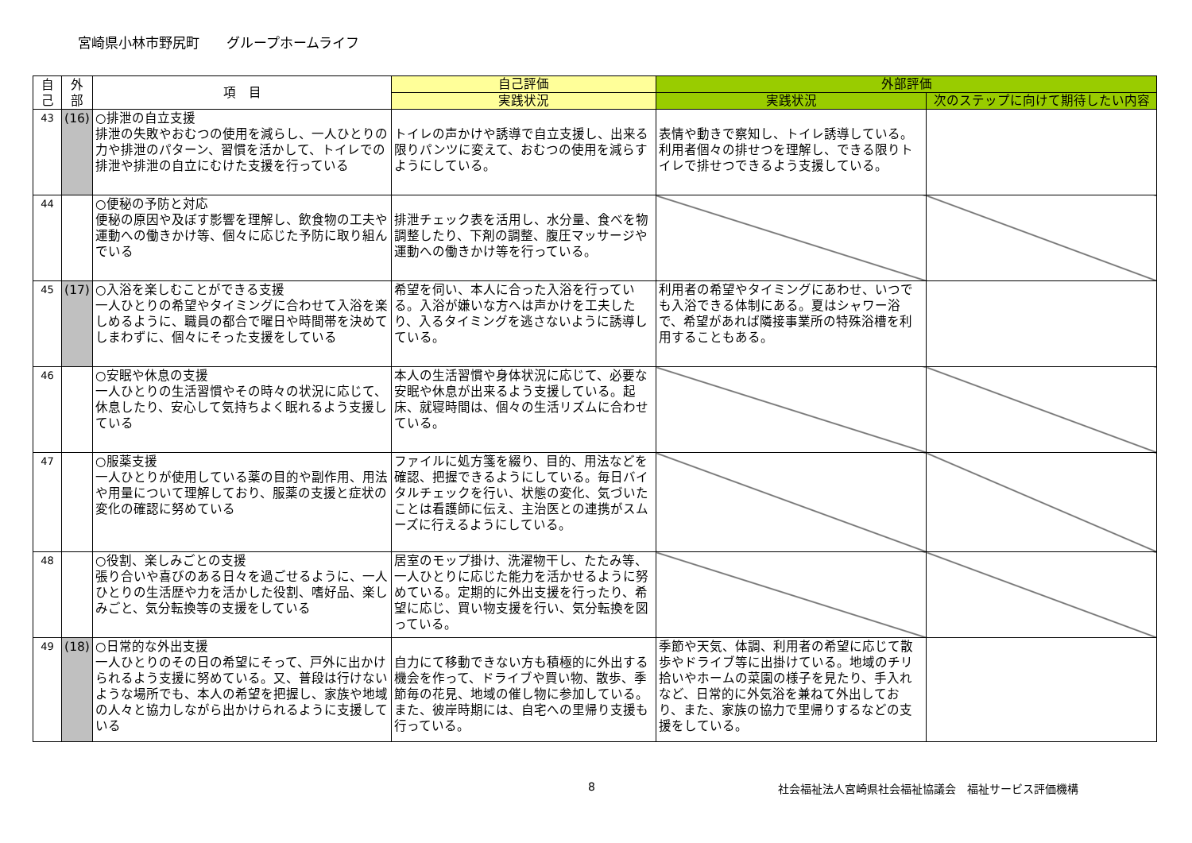宮崎県小林市野尻町　　グループホームライフ
| 自 己 | 外 部 | 項 目 | 自己評価 | 外部評価 | |
| --- | --- | --- | --- | --- | --- |
| | | | 実践状況 | 実践状況 | 次のステップに向けて期待したい内容 |
| 43 | (16) | ○排泄の自立支援 排泄の失敗やおむつの使用を減らし、一人ひとりの力や排泄のパターン、習慣を活かして、トイレでの排泄や排泄の自立にむけた支援を行っている | トイレの声かけや誘導で自立支援し、出来る限りパンツに変えて、おむつの使用を減らすようにしている。 | 表情や動きで察知し、トイレ誘導している。利用者個々の排せつを理解し、できる限りトイレで排せつできるよう支援している。 | |
| 44 | | ○便秘の予防と対応 便秘の原因や及ぼす影響を理解し、飲食物の工夫や運動への働きかけ等、個々に応じた予防に取り組んでいる | 排泄チェック表を活用し、水分量、食べを物調整したり、下剤の調整、腹圧マッサージや運動への働きかけ等を行っている。 | | |
| 45 | (17) | ○入浴を楽しむことができる支援 一人ひとりの希望やタイミングに合わせて入浴を楽しめるように、職員の都合で曜日や時間帯を決めてしまわずに、個々にそった支援をしている | 希望を伺い、本人に合った入浴を行っている。入浴が嫌いな方へは声かけを工夫したり、入るタイミングを逃さないように誘導している。 | 利用者の希望やタイミングにあわせ、いつでも入浴できる体制にある。夏はシャワー浴で、希望があれば隣接事業所の特殊浴槽を利用することもある。 | |
| 46 | | ○安眠や休息の支援 一人ひとりの生活習慣やその時々の状況に応じて、休息したり、安心して気持ちよく眠れるよう支援している | 本人の生活習慣や身体状況に応じて、必要な安眠や休息が出来るよう支援している。起床、就寝時間は、個々の生活リズムに合わせている。 | | |
| 47 | | ○服薬支援 一人ひとりが使用している薬の目的や副作用、用法や用量について理解しており、服薬の支援と症状の変化の確認に努めている | ファイルに処方箋を綴り、目的、用法などを確認、把握できるようにしている。毎日バイタルチェックを行い、状態の変化、気づいたことは看護師に伝え、主治医との連携がスムーズに行えるようにしている。 | | |
| 48 | | ○役割、楽しみごとの支援 張り合いや喜びのある日々を過ごせるように、一人ひとりの生活歴や力を活かした役割、嗜好品、楽しみごと、気分転換等の支援をしている | 居室のモップ掛け、洗濯物干し、たたみ等、一人ひとりに応じた能力を活かせるように努めている。定期的に外出支援を行ったり、希望に応じ、買い物支援を行い、気分転換を図っている。 | | |
| 49 | (18) | ○日常的な外出支援 一人ひとりのその日の希望にそって、戸外に出かけられるよう支援に努めている。又、普段は行けないような場所でも、本人の希望を把握し、家族や地域の人々と協力しながら出かけられるように支援している | 自力にて移動できない方も積極的に外出する機会を作って、ドライブや買い物、散歩、季節毎の花見、地域の催し物に参加している。また、彼岸時期には、自宅への里帰り支援も行っている。 | 季節や天気、体調、利用者の希望に応じて散歩やドライブ等に出掛けている。地域のチリ拾いやホームの菜園の様子を見たり、手入れなど、日常的に外気浴を兼ねて外出しており、また、家族の協力で里帰りするなどの支援をしている。 | |
8 社会福祉法人宮崎県社会福祉協議会　福祉サービス評価機構